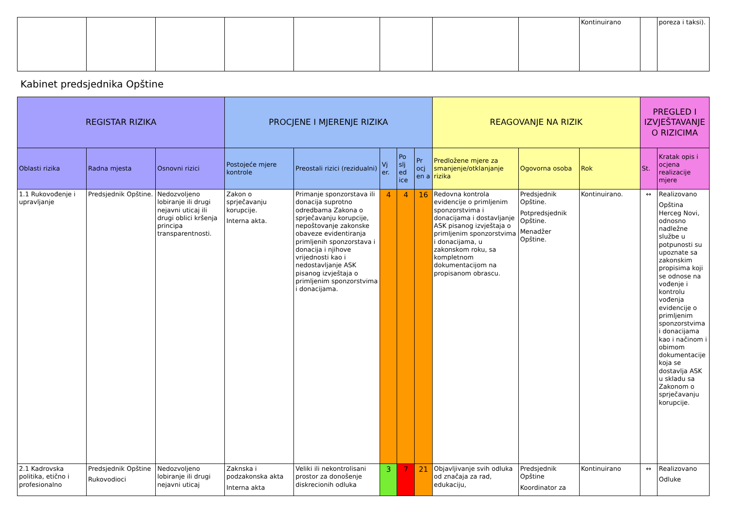| | | | | | | | | Kontinuirano | | poreza i taksi). |
Kabinet predsjednika Opštine
| REGISTAR RIZIKA | | | PROCJENE I MJERENJE RIZIKA | | | | | REAGOVANJE NA RIZIK | | | PREGLED I IZVJEŠTAVANJE O RIZICIMA | |
| --- | --- | --- | --- | --- | --- | --- | --- | --- | --- | --- | --- | --- |
| Oblasti rizika | Radna mjesta | Osnovni rizici | Postojeće mjere kontrole | Preostali rizici (rezidualni) | Vj er. | Po slj ed ice | Pr ocj en a | Predložene mjere za smanjenje/otklanjanje rizika | Ogovorna osoba | Rok | St. | Kratak opis i ocjena realizacije mjere |
| 1.1 Rukovođenje i upravljanje | Predsjednik Opštine. | Nedozvoljeno lobiranje ili drugi nejavni uticaj ili drugi oblici kršenja principa transparentnosti. | Zakon o sprječavanju korupcije. Interna akta. | Primanje sponzorstava ili donacija suprotno odredbama Zakona o sprječavanju korupcije, nepoštovanje zakonske obaveze evidentiranja primljenih sponzorstava i donacija i njihove vrijednosti kao i nedostavljanje ASK pisanog izvještaja o primljenim sponzorstvima i donacijama. | 4 | 4 | 16 | Redovna kontrola evidencije o primljenim sponzorstvima i donacijama i dostavljanje ASK pisanog izvještaja o primljenim sponzorstvima i donacijama, u zakonskom roku, sa kompletnom dokumentacijom na propisanom obrascu. | Predsjednik Opštine. Potpredsjednik Opštine. Menadžer Opštine. | Kontinuirano. | ↔ | Realizovano Opština Herceg Novi, odnosno nadležne službe u potpunosti su upoznate sa zakonskim propisima koji se odnose na vođenje i kontrolu vođenja evidencije o primljenim sponzorstvima i donacijama kao i načinom i obimom dokumentacije koja se dostavlja ASK u skladu sa Zakonom o sprječavanju korupcije. |
| 2.1 Kadrovska politika, etično i profesionalno | Predsjednik Opštine Rukovodioci | Nedozvoljeno lobiranje ili drugi nejavni uticaj | Zaknska i podzakonska akta Interna akta | Veliki ili nekontrolisani prostor za donošenje diskrecionih odluka | 3 | 7 | 21 | Objavljivanje svih odluka od značaja za rad, edukaciju, | Predsjednik Opštine Koordinator za | Kontinuirano | ↔ | Realizovano Odluke |